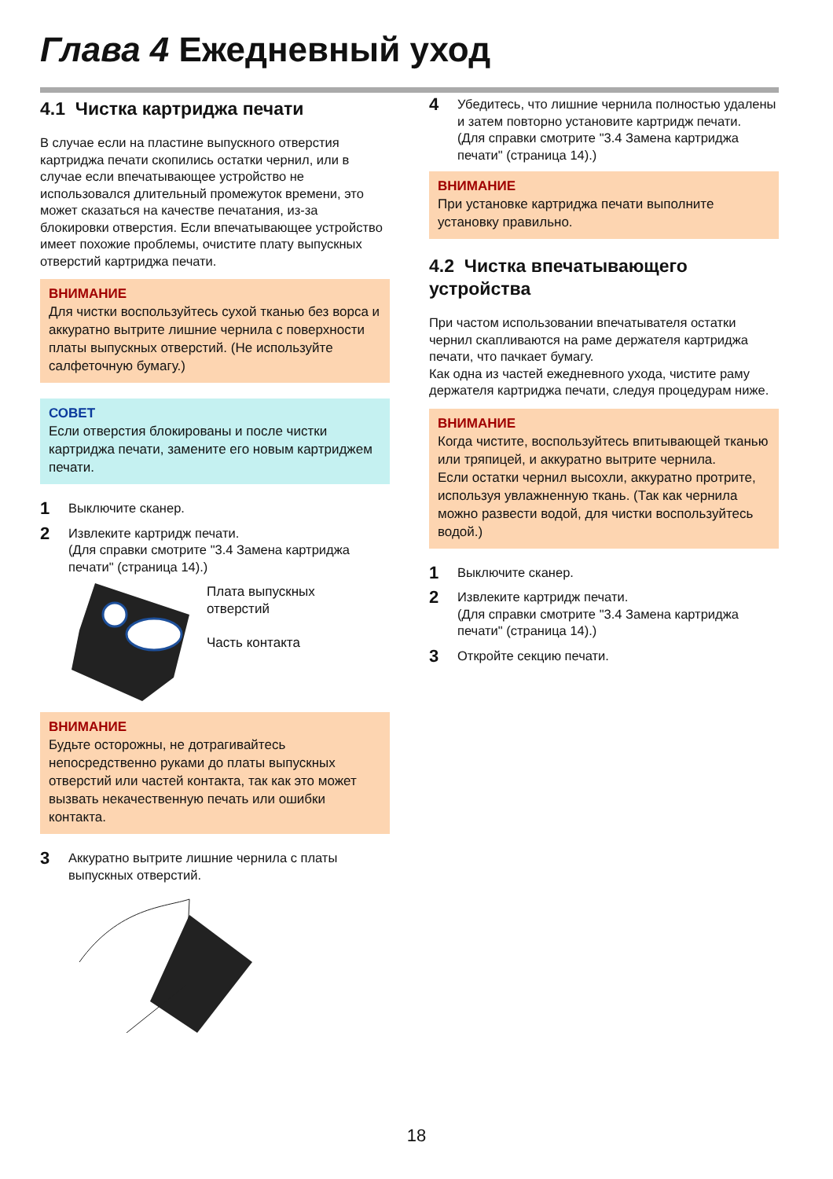Глава 4 Ежедневный уход
4.1 Чистка картриджа печати
В случае если на пластине выпускного отверстия картриджа печати скопились остатки чернил, или в случае если впечатывающее устройство не использовался длительный промежуток времени, это может сказаться на качестве печатания, из-за блокировки отверстия. Если впечатывающее устройство имеет похожие проблемы, очистите плату выпускных отверстий картриджа печати.
ВНИМАНИЕ
Для чистки воспользуйтесь сухой тканью без ворса и аккуратно вытрите лишние чернила с поверхности платы выпускных отверстий. (Не используйте салфеточную бумагу.)
СОВЕТ
Если отверстия блокированы и после чистки картриджа печати, замените его новым картриджем печати.
1 Выключите сканер.
2 Извлеките картридж печати.
(Для справки смотрите "3.4 Замена картриджа печати" (страница 14).)
Плата выпускных
отверстий
Часть контакта
ВНИМАНИЕ
Будьте осторожны, не дотрагивайтесь непосредственно руками до платы выпускных отверстий или частей контакта, так как это может вызвать некачественную печать или ошибки контакта.
3 Аккуратно вытрите лишние чернила с платы выпускных отверстий.
4 Убедитесь, что лишние чернила полностью удалены и затем повторно установите картридж печати.
(Для справки смотрите "3.4 Замена картриджа печати" (страница 14).)
ВНИМАНИЕ
При установке картриджа печати выполните установку правильно.
4.2 Чистка впечатывающего устройства
При частом использовании впечатывателя остатки чернил скапливаются на раме держателя картриджа печати, что пачкает бумагу.
Как одна из частей ежедневного ухода, чистите раму держателя картриджа печати, следуя процедурам ниже.
ВНИМАНИЕ
Когда чистите, воспользуйтесь впитывающей тканью или тряпицей, и аккуратно вытрите чернила.
Если остатки чернил высохли, аккуратно протрите, используя увлажненную ткань. (Так как чернила можно развести водой, для чистки воспользуйтесь водой.)
1 Выключите сканер.
2 Извлеките картридж печати.
(Для справки смотрите "3.4 Замена картриджа печати" (страница 14).)
3 Откройте секцию печати.
18